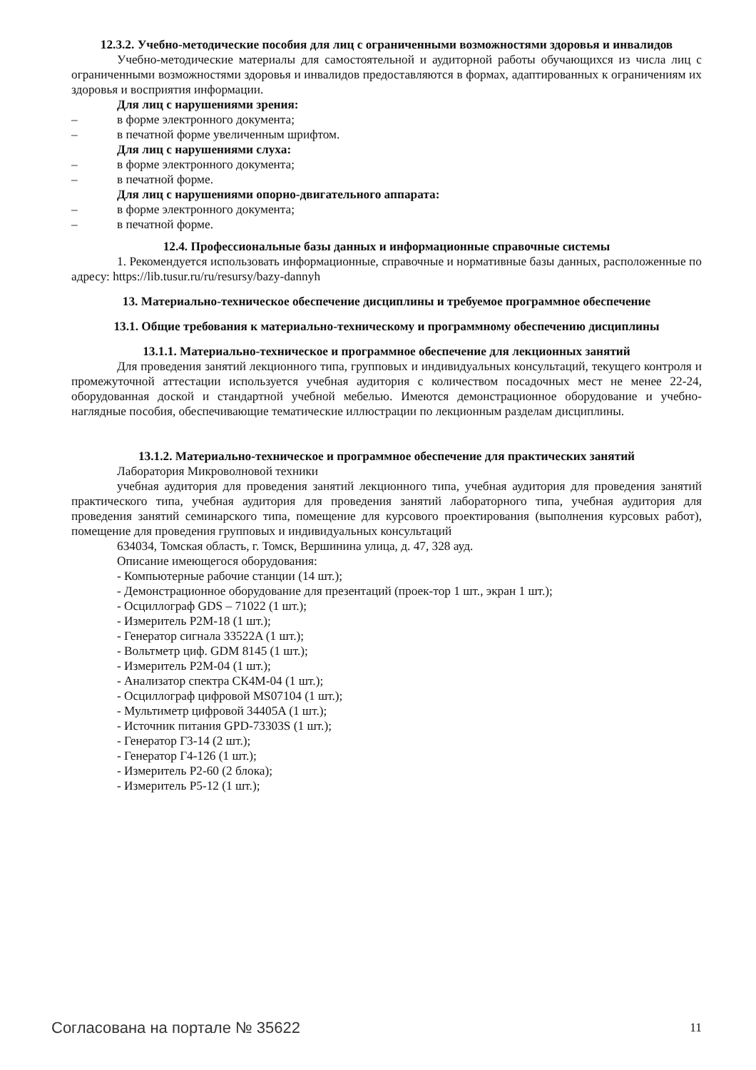12.3.2. Учебно-методические пособия для лиц с ограниченными возможностями здоровья и инвалидов
Учебно-методические материалы для самостоятельной и аудиторной работы обучающихся из числа лиц с ограниченными возможностями здоровья и инвалидов предоставляются в формах, адаптированных к ограничениям их здоровья и восприятия информации.
Для лиц с нарушениями зрения:
– в форме электронного документа;
– в печатной форме увеличенным шрифтом.
Для лиц с нарушениями слуха:
– в форме электронного документа;
– в печатной форме.
Для лиц с нарушениями опорно-двигательного аппарата:
– в форме электронного документа;
– в печатной форме.
12.4. Профессиональные базы данных и информационные справочные системы
1. Рекомендуется использовать информационные, справочные и нормативные базы данных, расположенные по адресу: https://lib.tusur.ru/ru/resursy/bazy-dannyh
13. Материально-техническое обеспечение дисциплины и требуемое программное обеспечение
13.1. Общие требования к материально-техническому и программному обеспечению дисциплины
13.1.1. Материально-техническое и программное обеспечение для лекционных занятий
Для проведения занятий лекционного типа, групповых и индивидуальных консультаций, текущего контроля и промежуточной аттестации используется учебная аудитория с количеством посадочных мест не менее 22-24, оборудованная доской и стандартной учебной мебелью. Имеются демонстрационное оборудование и учебно-наглядные пособия, обеспечивающие тематические иллюстрации по лекционным разделам дисциплины.
13.1.2. Материально-техническое и программное обеспечение для практических занятий
Лаборатория Микроволновой техники
учебная аудитория для проведения занятий лекционного типа, учебная аудитория для проведения занятий практического типа, учебная аудитория для проведения занятий лабораторного типа, учебная аудитория для проведения занятий семинарского типа, помещение для курсового проектирования (выполнения курсовых работ), помещение для проведения групповых и индивидуальных консультаций
634034, Томская область, г. Томск, Вершинина улица, д. 47, 328 ауд.
Описание имеющегося оборудования:
- Компьютерные рабочие станции (14 шт.);
- Демонстрационное оборудование для презентаций (проек-тор 1 шт., экран 1 шт.);
- Осциллограф GDS – 71022 (1 шт.);
- Измеритель Р2М-18 (1 шт.);
- Генератор сигнала 33522A (1 шт.);
- Вольтметр циф. GDM 8145 (1 шт.);
- Измеритель Р2М-04 (1 шт.);
- Анализатор спектра СК4М-04 (1 шт.);
- Осциллограф цифровой MS07104 (1 шт.);
- Мультиметр цифровой 34405A (1 шт.);
- Источник питания GPD-73303S (1 шт.);
- Генератор Г3-14 (2 шт.);
- Генератор Г4-126 (1 шт.);
- Измеритель Р2-60 (2 блока);
- Измеритель Р5-12 (1 шт.);
Согласована на портале № 35622 11